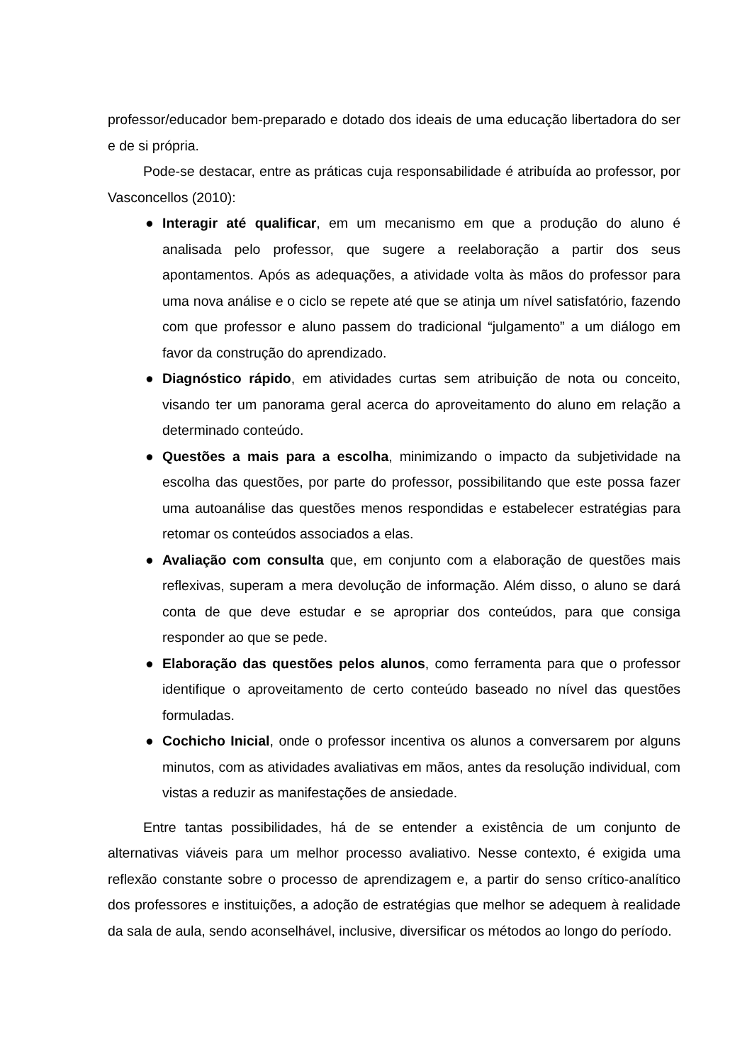professor/educador bem-preparado e dotado dos ideais de uma educação libertadora do ser e de si própria.
Pode-se destacar, entre as práticas cuja responsabilidade é atribuída ao professor, por Vasconcellos (2010):
● Interagir até qualificar, em um mecanismo em que a produção do aluno é analisada pelo professor, que sugere a reelaboração a partir dos seus apontamentos. Após as adequações, a atividade volta às mãos do professor para uma nova análise e o ciclo se repete até que se atinja um nível satisfatório, fazendo com que professor e aluno passem do tradicional “julgamento” a um diálogo em favor da construção do aprendizado.
● Diagnóstico rápido, em atividades curtas sem atribuição de nota ou conceito, visando ter um panorama geral acerca do aproveitamento do aluno em relação a determinado conteúdo.
● Questões a mais para a escolha, minimizando o impacto da subjetividade na escolha das questões, por parte do professor, possibilitando que este possa fazer uma autoanálise das questões menos respondidas e estabelecer estratégias para retomar os conteúdos associados a elas.
● Avaliação com consulta que, em conjunto com a elaboração de questões mais reflexivas, superam a mera devolução de informação. Além disso, o aluno se dará conta de que deve estudar e se apropriar dos conteúdos, para que consiga responder ao que se pede.
● Elaboração das questões pelos alunos, como ferramenta para que o professor identifique o aproveitamento de certo conteúdo baseado no nível das questões formuladas.
● Cochicho Inicial, onde o professor incentiva os alunos a conversarem por alguns minutos, com as atividades avaliativas em mãos, antes da resolução individual, com vistas a reduzir as manifestações de ansiedade.
Entre tantas possibilidades, há de se entender a existência de um conjunto de alternativas viáveis para um melhor processo avaliativo. Nesse contexto, é exigida uma reflexão constante sobre o processo de aprendizagem e, a partir do senso crítico-analítico dos professores e instituições, a adoção de estratégias que melhor se adequem à realidade da sala de aula, sendo aconselhável, inclusive, diversificar os métodos ao longo do período.